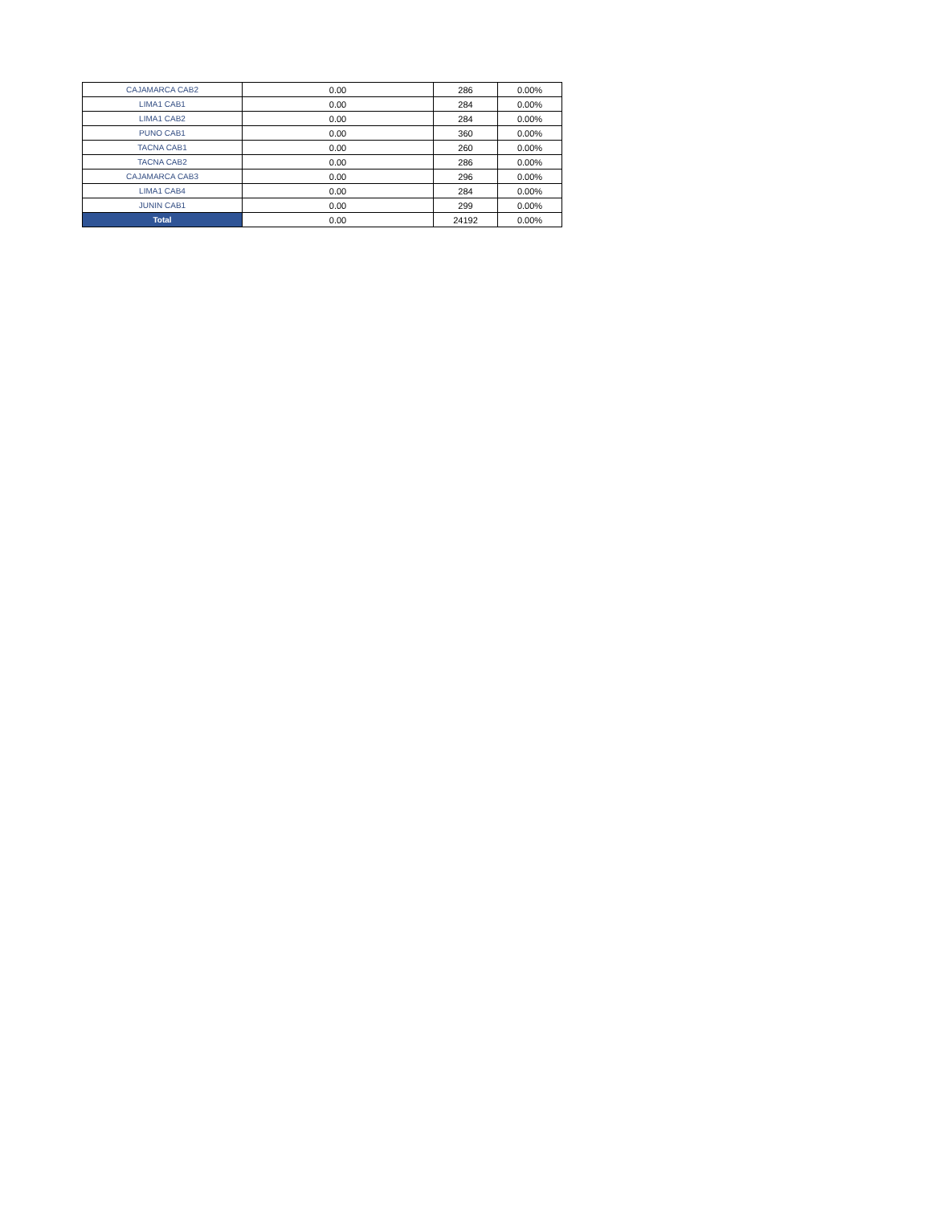| CAJAMARCA CAB2 | 0.00 | 286 | 0.00% |
| LIMA1 CAB1 | 0.00 | 284 | 0.00% |
| LIMA1 CAB2 | 0.00 | 284 | 0.00% |
| PUNO CAB1 | 0.00 | 360 | 0.00% |
| TACNA CAB1 | 0.00 | 260 | 0.00% |
| TACNA CAB2 | 0.00 | 286 | 0.00% |
| CAJAMARCA CAB3 | 0.00 | 296 | 0.00% |
| LIMA1 CAB4 | 0.00 | 284 | 0.00% |
| JUNIN CAB1 | 0.00 | 299 | 0.00% |
| Total | 0.00 | 24192 | 0.00% |